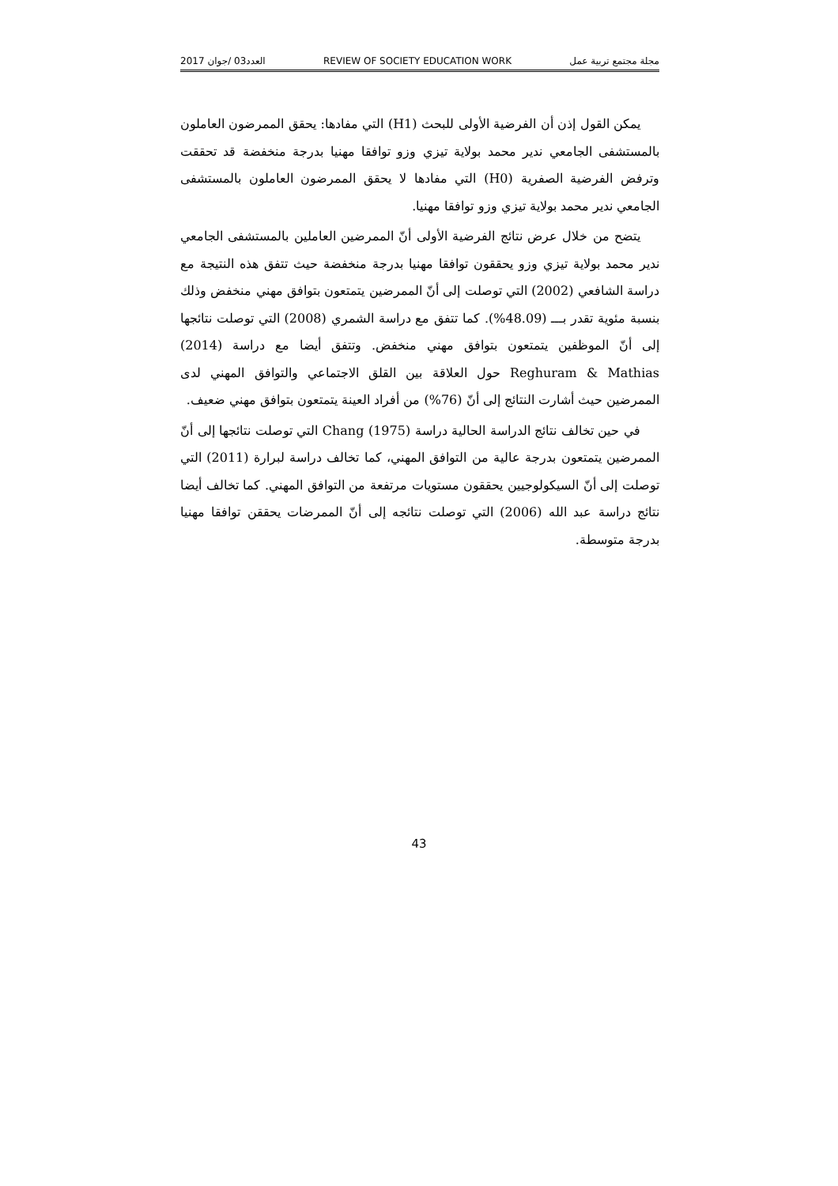مجلة مجتمع تربية عمل REVIEW OF SOCIETY EDUCATION WORK العدد03 /جوان 2017
يمكن القول إذن أن الفرضية الأولى للبحث (H1) التي مفادها: يحقق الممرضون العاملون بالمستشفى الجامعي ندير محمد بولاية تيزي وزو توافقا مهنيا بدرجة منخفضة قد تحققت وترفض الفرضية الصفرية (H0) التي مفادها لا يحقق الممرضون العاملون بالمستشفى الجامعي ندير محمد بولاية تيزي وزو توافقا مهنيا.
يتضح من خلال عرض نتائج الفرضية الأولى أنّ الممرضين العاملين بالمستشفى الجامعي ندير محمد بولاية تيزي وزو يحققون توافقا مهنيا بدرجة منخفضة حيث تتفق هذه النتيجة مع دراسة الشافعي (2002) التي توصلت إلى أنّ الممرضين يتمتعون بتوافق مهني منخفض وذلك بنسبة مئوية تقدر بـــ (48.09%). كما تتفق مع دراسة الشمري (2008) التي توصلت نتائجها إلى أنّ الموظفين يتمتعون بتوافق مهني منخفض. وتتفق أيضا مع دراسة (2014) Reghuram & Mathias حول العلاقة بين القلق الاجتماعي والتوافق المهني لدى الممرضين حيث أشارت النتائج إلى أنّ (76%) من أفراد العينة يتمتعون بتوافق مهني ضعيف.
في حين تخالف نتائج الدراسة الحالية دراسة (1975) Chang التي توصلت نتائجها إلى أنّ الممرضين يتمتعون بدرجة عالية من التوافق المهني، كما تخالف دراسة لبرارة (2011) التي توصلت إلى أنّ السيكولوجيين يحققون مستويات مرتفعة من التوافق المهني. كما تخالف أيضا نتائج دراسة عبد الله (2006) التي توصلت نتائجه إلى أنّ الممرضات يحققن توافقا مهنيا بدرجة متوسطة.
43